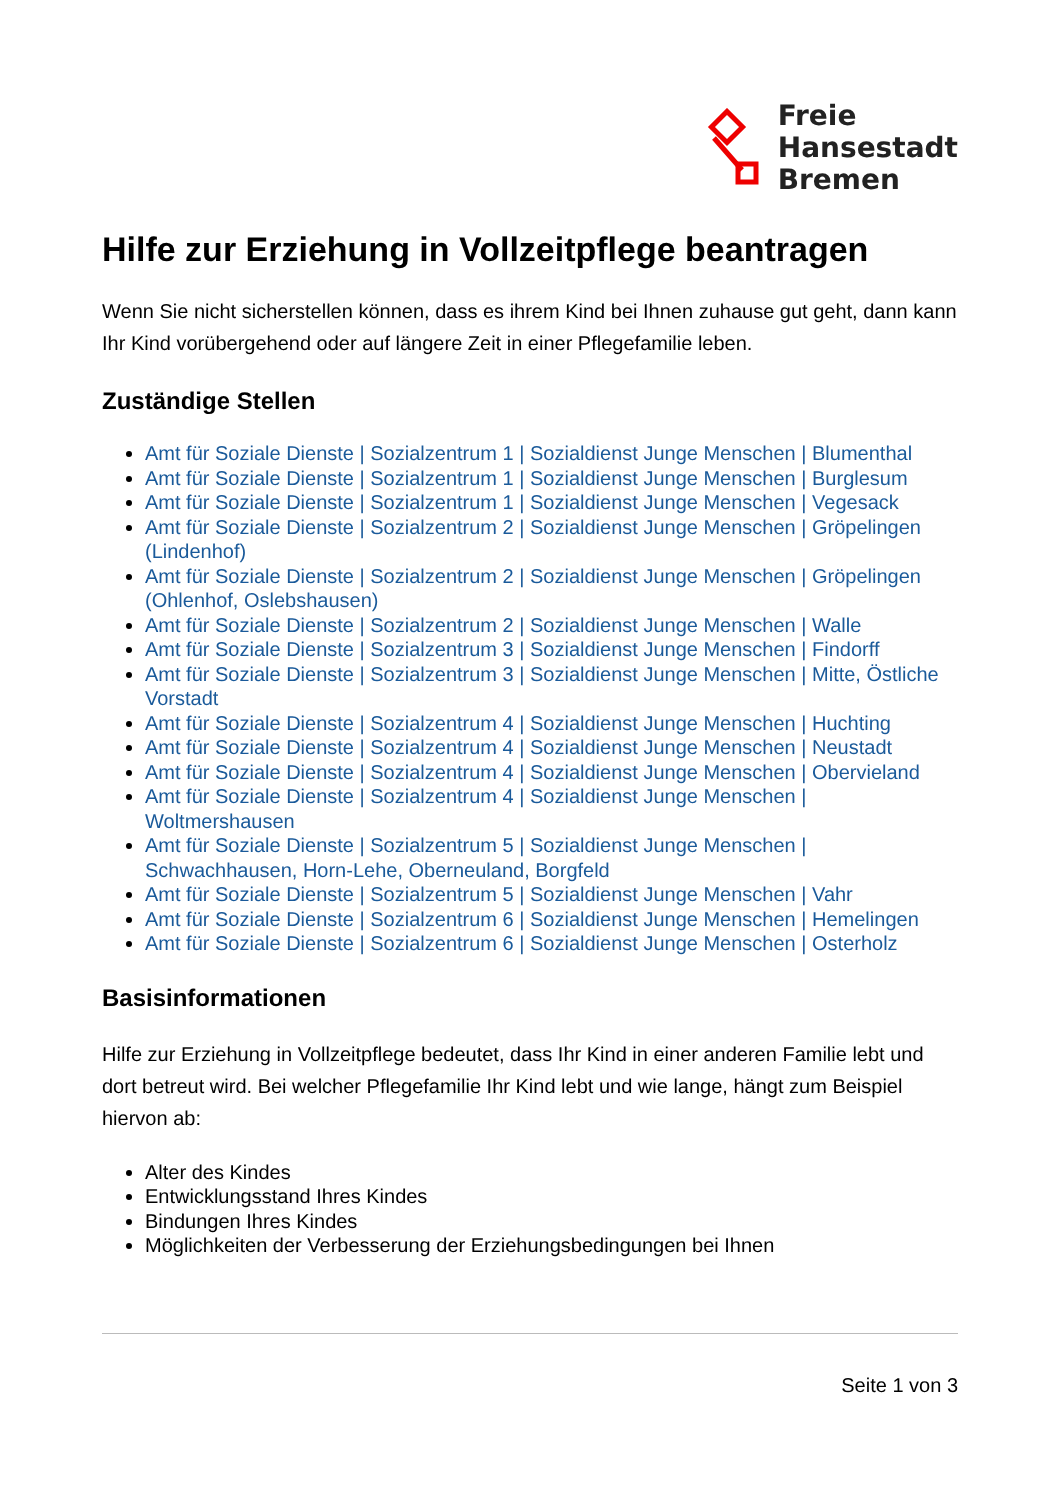Freie
Hansestadt
Bremen
Hilfe zur Erziehung in Vollzeitpflege beantragen
Wenn Sie nicht sicherstellen können, dass es ihrem Kind bei Ihnen zuhause gut geht, dann kann Ihr Kind vorübergehend oder auf längere Zeit in einer Pflegefamilie leben.
Zuständige Stellen
Amt für Soziale Dienste | Sozialzentrum 1 | Sozialdienst Junge Menschen | Blumenthal
Amt für Soziale Dienste | Sozialzentrum 1 | Sozialdienst Junge Menschen | Burglesum
Amt für Soziale Dienste | Sozialzentrum 1 | Sozialdienst Junge Menschen | Vegesack
Amt für Soziale Dienste | Sozialzentrum 2 | Sozialdienst Junge Menschen | Gröpelingen (Lindenhof)
Amt für Soziale Dienste | Sozialzentrum 2 | Sozialdienst Junge Menschen | Gröpelingen (Ohlenhof, Oslebshausen)
Amt für Soziale Dienste | Sozialzentrum 2 | Sozialdienst Junge Menschen | Walle
Amt für Soziale Dienste | Sozialzentrum 3 | Sozialdienst Junge Menschen | Findorff
Amt für Soziale Dienste | Sozialzentrum 3 | Sozialdienst Junge Menschen | Mitte, Östliche Vorstadt
Amt für Soziale Dienste | Sozialzentrum 4 | Sozialdienst Junge Menschen | Huchting
Amt für Soziale Dienste | Sozialzentrum 4 | Sozialdienst Junge Menschen | Neustadt
Amt für Soziale Dienste | Sozialzentrum 4 | Sozialdienst Junge Menschen | Obervieland
Amt für Soziale Dienste | Sozialzentrum 4 | Sozialdienst Junge Menschen | Woltmershausen
Amt für Soziale Dienste | Sozialzentrum 5 | Sozialdienst Junge Menschen | Schwachhausen, Horn-Lehe, Oberneuland, Borgfeld
Amt für Soziale Dienste | Sozialzentrum 5 | Sozialdienst Junge Menschen | Vahr
Amt für Soziale Dienste | Sozialzentrum 6 | Sozialdienst Junge Menschen | Hemelingen
Amt für Soziale Dienste | Sozialzentrum 6 | Sozialdienst Junge Menschen | Osterholz
Basisinformationen
Hilfe zur Erziehung in Vollzeitpflege bedeutet, dass Ihr Kind in einer anderen Familie lebt und dort betreut wird. Bei welcher Pflegefamilie Ihr Kind lebt und wie lange, hängt zum Beispiel hiervon ab:
Alter des Kindes
Entwicklungsstand Ihres Kindes
Bindungen Ihres Kindes
Möglichkeiten der Verbesserung der Erziehungsbedingungen bei Ihnen
Seite 1 von 3